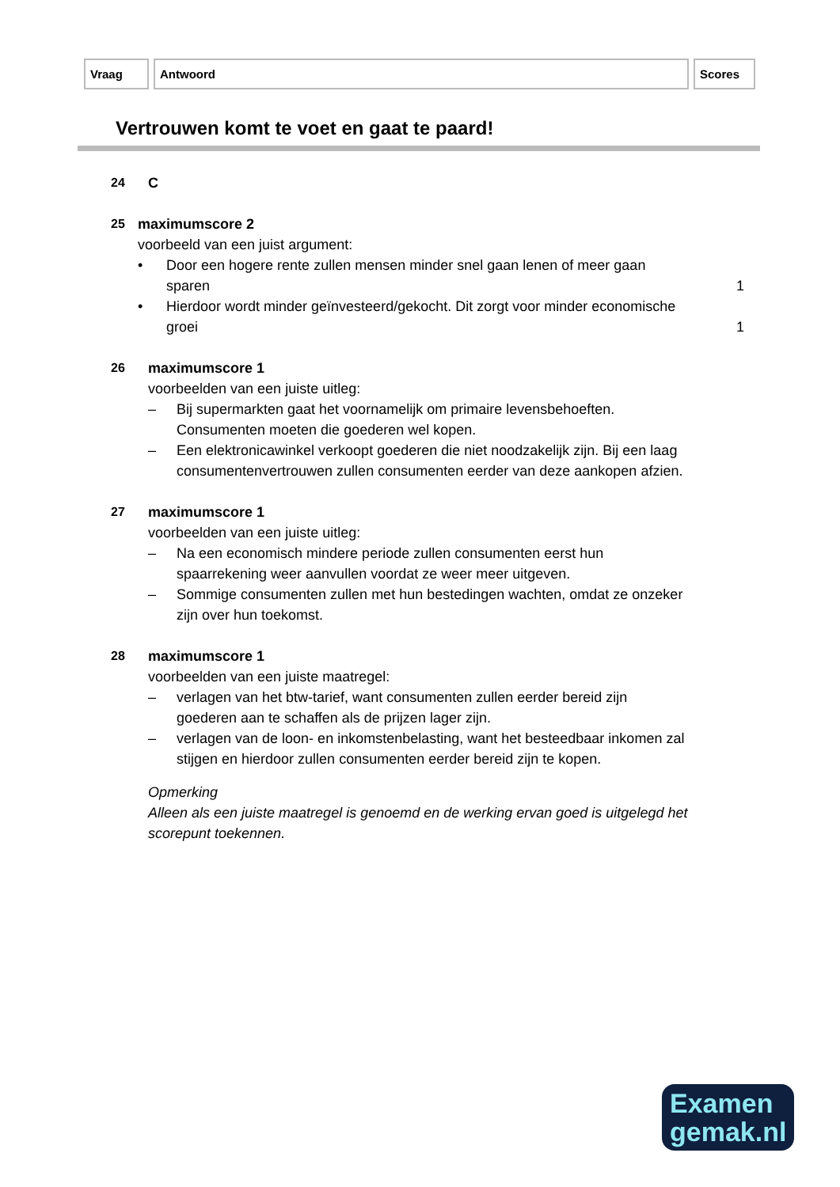| Vraag | Antwoord | Scores |
Vertrouwen komt te voet en gaat te paard!
24 C
25 maximumscore 2
voorbeeld van een juist argument:
• Door een hogere rente zullen mensen minder snel gaan lenen of meer gaan sparen 1
• Hierdoor wordt minder geïnvesteerd/gekocht. Dit zorgt voor minder economische groei 1
26 maximumscore 1
voorbeelden van een juiste uitleg:
– Bij supermarkten gaat het voornamelijk om primaire levensbehoeften. Consumenten moeten die goederen wel kopen.
– Een elektronicawinkel verkoopt goederen die niet noodzakelijk zijn. Bij een laag consumentenvertrouwen zullen consumenten eerder van deze aankopen afzien.
27 maximumscore 1
voorbeelden van een juiste uitleg:
– Na een economisch mindere periode zullen consumenten eerst hun spaarrekening weer aanvullen voordat ze weer meer uitgeven.
– Sommige consumenten zullen met hun bestedingen wachten, omdat ze onzeker zijn over hun toekomst.
28 maximumscore 1
voorbeelden van een juiste maatregel:
– verlagen van het btw-tarief, want consumenten zullen eerder bereid zijn goederen aan te schaffen als de prijzen lager zijn.
– verlagen van de loon- en inkomstenbelasting, want het besteedbaar inkomen zal stijgen en hierdoor zullen consumenten eerder bereid zijn te kopen.
Opmerking
Alleen als een juiste maatregel is genoemd en de werking ervan goed is uitgelegd het scorepunt toekennen.
Examen
gemak.nl